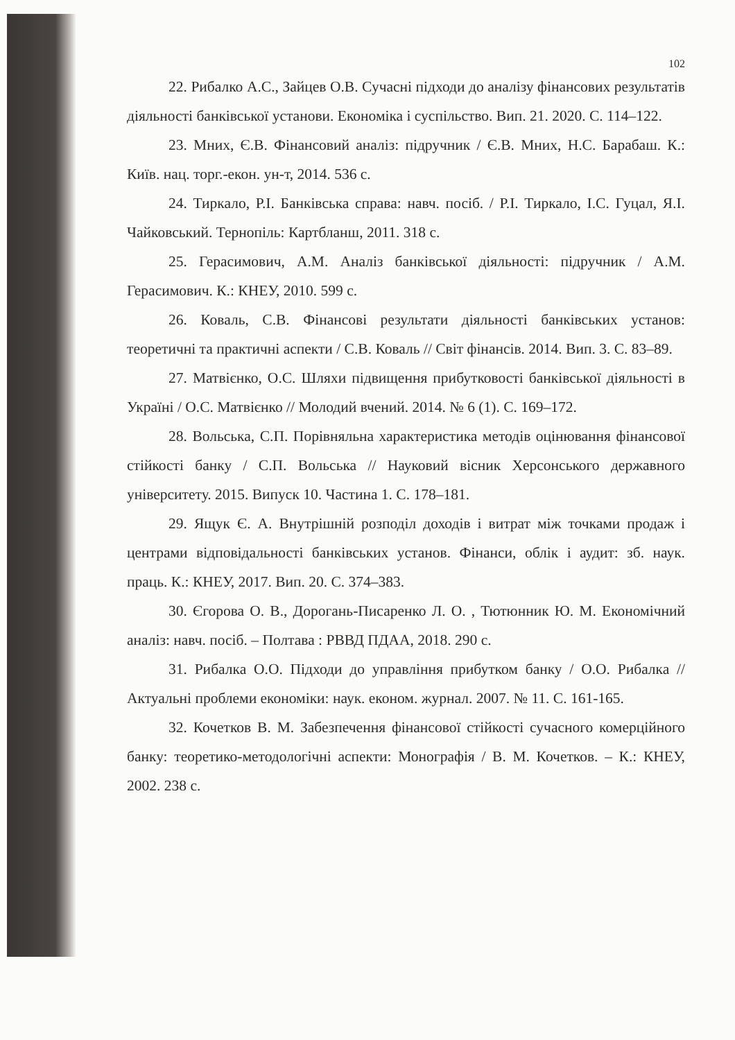102
22. Рибалко А.С., Зайцев О.В. Сучасні підходи до аналізу фінансових результатів діяльності банківської установи. Економіка і суспільство. Вип. 21. 2020. С. 114–122.
23. Мних, Є.В. Фінансовий аналіз: підручник / Є.В. Мних, Н.С. Барабаш. К.: Київ. нац. торг.-екон. ун-т, 2014. 536 с.
24. Тиркало, Р.І. Банківська справа: навч. посіб. / Р.І. Тиркало, І.С. Гуцал, Я.І. Чайковський. Тернопіль: Картбланш, 2011. 318 с.
25. Герасимович, А.М. Аналіз банківської діяльності: підручник / А.М. Герасимович. К.: КНЕУ, 2010. 599 с.
26. Коваль, С.В. Фінансові результати діяльності банківських установ: теоретичні та практичні аспекти / С.В. Коваль // Світ фінансів. 2014. Вип. 3. С. 83–89.
27. Матвієнко, О.С. Шляхи підвищення прибутковості банківської діяльності в Україні / О.С. Матвієнко // Молодий вчений. 2014. № 6 (1). С. 169–172.
28. Вольська, С.П. Порівняльна характеристика методів оцінювання фінансової стійкості банку / С.П. Вольська // Науковий вісник Херсонського державного університету. 2015. Випуск 10. Частина 1. С. 178–181.
29. Ящук Є. А. Внутрішній розподіл доходів і витрат між точками продаж і центрами відповідальності банківських установ. Фінанси, облік і аудит: зб. наук. праць. К.: КНЕУ, 2017. Вип. 20. С. 374–383.
30. Єгорова О. В., Дорогань-Писаренко Л. О. , Тютюнник Ю. М. Економічний аналіз: навч. посіб. – Полтава : РВВД ПДАА, 2018. 290 с.
31. Рибалка О.О. Підходи до управління прибутком банку / О.О. Рибалка // Актуальні проблеми економіки: наук. економ. журнал. 2007. № 11. С. 161-165.
32. Кочетков В. М. Забезпечення фінансової стійкості сучасного комерційного банку: теоретико-методологічні аспекти: Монографія / В. М. Кочетков. – К.: КНЕУ, 2002. 238 с.